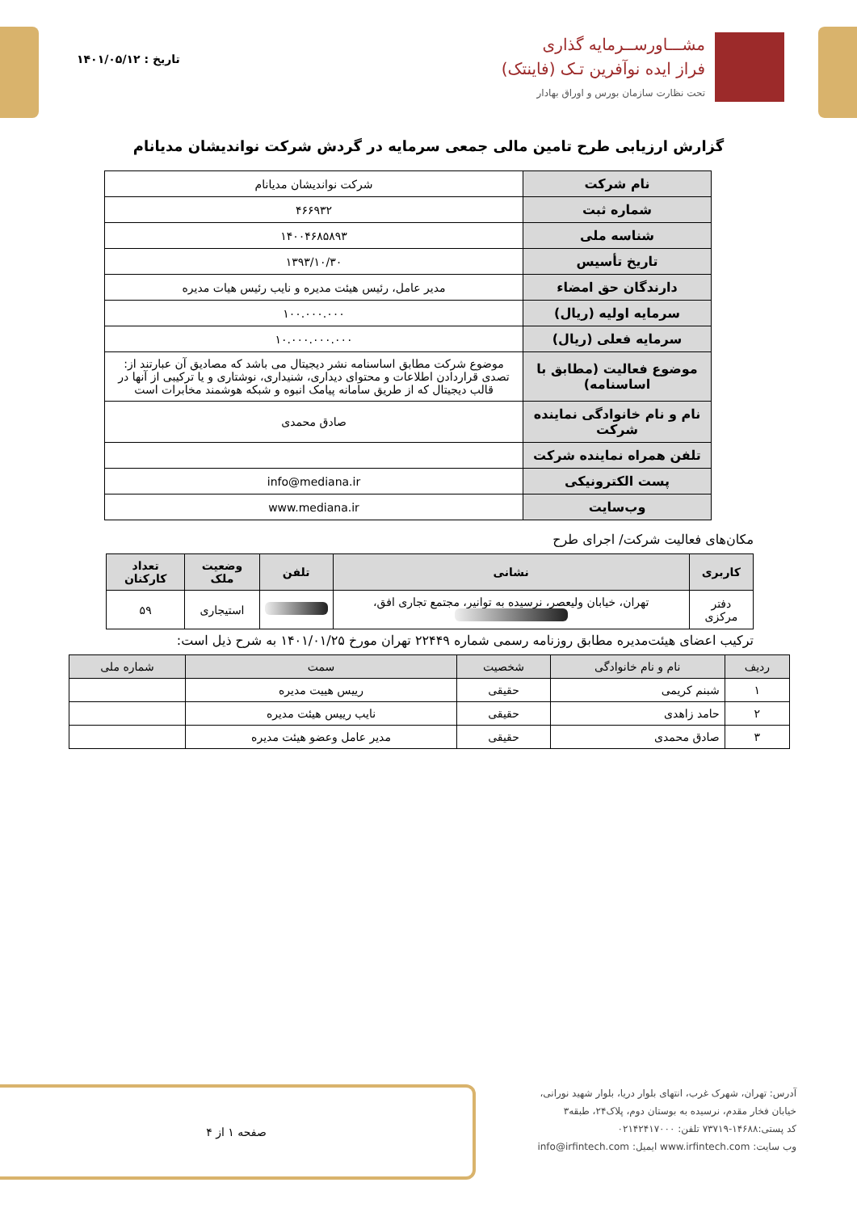مشـــاورســرمایه گذاری
فراز ایده نوآفرین تـک (فاینتک)
تحت نظارت سازمان بورس و اوراق بهادار
تاریخ : ۱۴۰۱/۰۵/۱۲
گزارش ارزیابی طرح تامین مالی جمعی سرمایه در گردش شرکت نواندیشان مدیانام
| نام شرکت | شرکت نواندیشان مدیانام |
| شماره ثبت | ۴۶۶۹۳۲ |
| شناسه ملی | ۱۴۰۰۴۶۸۵۸۹۳ |
| تاریخ تأسیس | ۱۳۹۳/۱۰/۳۰ |
| دارندگان حق امضاء | مدیر عامل، رئیس هیئت مدیره و نایب رئیس هیات مدیره |
| سرمایه اولیه (ریال) | ۱۰۰.۰۰۰.۰۰۰ |
| سرمایه فعلی (ریال) | ۱۰.۰۰۰.۰۰۰.۰۰۰ |
| موضوع فعالیت (مطابق با اساسنامه) | موضوع شرکت مطابق اساسنامه نشر دیجیتال می باشد که مصادیق آن عبارتند از: تصدی قراردادن اطلاعات و محتوای دیداری، شنیداری، نوشتاری و یا ترکیبی از آنها در قالب دیجیتال که از طریق سامانه پیامک انبوه و شبکه هوشمند مخابرات است |
| نام و نام خانوادگی نماینده شرکت | صادق محمدی |
| تلفن همراه نماینده شرکت | |
| پست الکترونیکی | info@mediana.ir |
| وب‌سایت | www.mediana.ir |
مکان‌های فعالیت شرکت/ اجرای طرح
| کاربری | نشانی | تلفن | وضعیت ملک | تعداد کارکنان |
| --- | --- | --- | --- | --- |
| دفتر مرکزی | تهران، خیابان ولیعصر، نرسیده به توانیر، مجتمع تجاری افق، | | استیجاری | ۵۹ |
ترکیب اعضای هیئت‌مدیره مطابق روزنامه رسمی شماره ۲۲۴۴۹ تهران مورخ ۱۴۰۱/۰۱/۲۵ به شرح ذیل است:
| ردیف | نام و نام خانوادگی | شخصیت | سمت | شماره ملی |
| --- | --- | --- | --- | --- |
| ۱ | شبنم کریمی | حقیقی | رییس هییت مدیره | |
| ۲ | حامد زاهدی | حقیقی | نایب رییس هیئت مدیره | |
| ۳ | صادق محمدی | حقیقی | مدیر عامل وعضو هیئت مدیره | |
آدرس: تهران، شهرک غرب، انتهای بلوار دریا، بلوار شهید نورانی،
خیابان فخار مقدم، نرسیده به بوستان دوم، پلاک۲۴، طبقه۳
کد پستی:۱۴۶۸۸-۷۳۷۱۹ تلفن: ۰۲۱۴۲۴۱۷۰۰۰
وب سایت: www.irfintech.com ایمیل: info@irfintech.com
صفحه ۱ از ۴